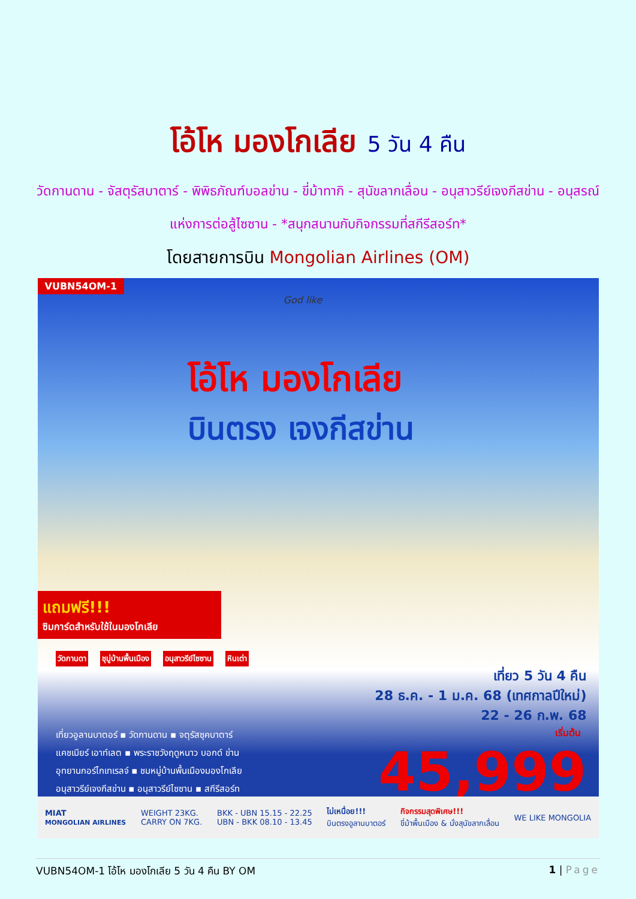โอ้โห มองโกเลีย 5 วัน 4 คืน
วัดกานดาน - จัสตุรัสบาตาร์ - พิพิธภัณฑ์บอลข่าน - ขี่ม้าทากิ - สุนัขลากเลื่อน - อนุสาวรีย์เจงกีสข่าน - อนุสรณ์แห่งการต่อสู้ไซซาน - *สนุกสนานกับกิจกรรมที่สกีรีสอร์ท*
โดยสายการบิน Mongolian Airlines (OM)
VUBN54OM-1
God like
โอ้โห มองโกเลีย
บินตรง เจงกีสข่าน
แถมฟรี!!!
ซิมการ์ดสำหรับใช้ในมองโกเลีย
วัดกานดา ชุมู่บ้านพื้นเมือง อนุสาวรีย์ไซซาน หินเต่า
เที่ยว 5 วัน 4 คืน
28 ธ.ค. - 1 ม.ค. 68 (เทศกาลปีใหม่)
22 - 26 ก.พ. 68
เที่ยวอูลานบาตอร์ ▪ วัดกานดาน ▪ จตุรัสซุคบาตาร์
แคชเมียร์ เอาท์เลต ▪ พระราชวังฤดูหนาว บอกด์ ข่าน
อุทยานกอร์ไกเทเรลจ์ ▪ ชมหมู่บ้านพื้นเมืองมองโกเลีย
อนุสาวรีย์เจงกีสข่าน ▪ อนุสาวรีย์ไซซาน ▪ สกีรีสอร์ท
เริ่มต้น
45,999
MIAT
MONGOLIAN AIRLINES WEIGHT 23KG.
CARRY ON 7KG. BKK - UBN 15.15 - 22.25
UBN - BKK 08.10 - 13.45 ไม่เหนื่อย!!!
บินตรงอูลานบาตอร์ กิจกรรมสุดพิเศษ!!!
ขี่ม้าพื้นเมือง & นั่งสุนัขลากเลื่อน WE LIKE MONGOLIA
VUBN54OM-1 โอ้โห มองโกเลีย 5 วัน 4 คืน BY OM 1 | Page